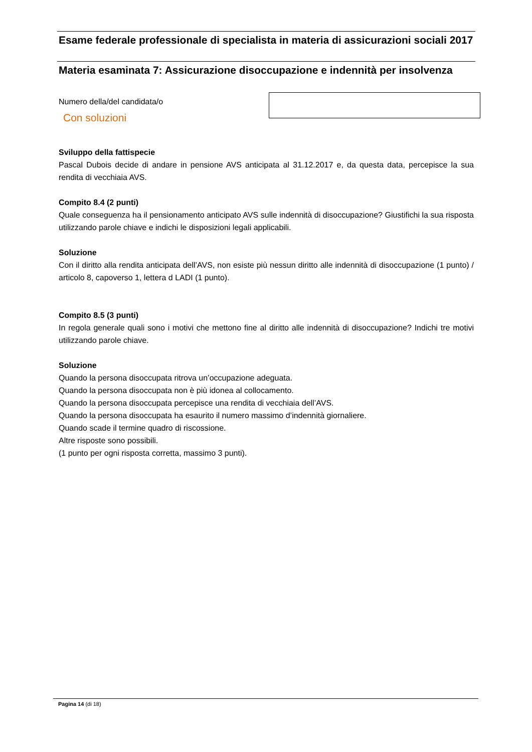Esame federale professionale di specialista in materia di assicurazioni sociali 2017
Materia esaminata 7: Assicurazione disoccupazione e indennità per insolvenza
Numero della/del candidata/o
Con soluzioni
Sviluppo della fattispecie
Pascal Dubois decide di andare in pensione AVS anticipata al 31.12.2017 e, da questa data, percepisce la sua rendita di vecchiaia AVS.
Compito 8.4 (2 punti)
Quale conseguenza ha il pensionamento anticipato AVS sulle indennità di disoccupazione? Giustifichi la sua risposta utilizzando parole chiave e indichi le disposizioni legali applicabili.
Soluzione
Con il diritto alla rendita anticipata dell’AVS, non esiste più nessun diritto alle indennità di disoccupazione (1 punto) / articolo 8, capoverso 1, lettera d LADI (1 punto).
Compito 8.5 (3 punti)
In regola generale quali sono i motivi che mettono fine al diritto alle indennità di disoccupazione? Indichi tre motivi utilizzando parole chiave.
Soluzione
Quando la persona disoccupata ritrova un’occupazione adeguata.
Quando la persona disoccupata non è più idonea al collocamento.
Quando la persona disoccupata percepisce una rendita di vecchiaia dell’AVS.
Quando la persona disoccupata ha esaurito il numero massimo d’indennità giornaliere.
Quando scade il termine quadro di riscossione.
Altre risposte sono possibili.
(1 punto per ogni risposta corretta, massimo 3 punti).
Pagina 14 (di 18)